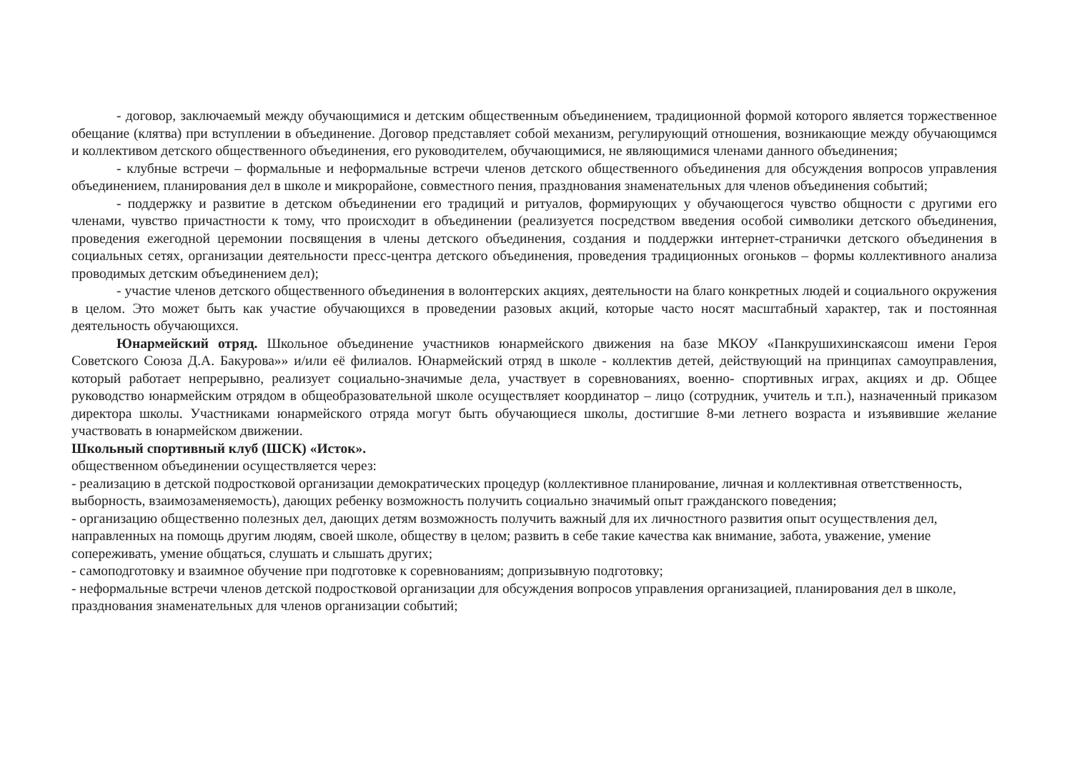- договор, заключаемый между обучающимися и детским общественным объединением, традиционной формой которого является торжественное обещание (клятва) при вступлении в объединение. Договор представляет собой механизм, регулирующий отношения, возникающие между обучающимся и коллективом детского общественного объединения, его руководителем, обучающимися, не являющимися членами данного объединения;
- клубные встречи – формальные и неформальные встречи членов детского общественного объединения для обсуждения вопросов управления объединением, планирования дел в школе и микрорайоне, совместного пения, празднования знаменательных для членов объединения событий;
- поддержку и развитие в детском объединении его традиций и ритуалов, формирующих у обучающегося чувство общности с другими его членами, чувство причастности к тому, что происходит в объединении (реализуется посредством введения особой символики детского объединения, проведения ежегодной церемонии посвящения в члены детского объединения, создания и поддержки интернет-странички детского объединения в социальных сетях, организации деятельности пресс-центра детского объединения, проведения традиционных огоньков – формы коллективного анализа проводимых детским объединением дел);
- участие членов детского общественного объединения в волонтерских акциях, деятельности на благо конкретных людей и социального окружения в целом. Это может быть как участие обучающихся в проведении разовых акций, которые часто носят масштабный характер, так и постоянная деятельность обучающихся.
Юнармейский отряд. Школьное объединение участников юнармейского движения на базе МКОУ «Панкрушихинскаясош имени Героя Советского Союза Д.А. Бакурова»» и/или её филиалов. Юнармейский отряд в школе - коллектив детей, действующий на принципах самоуправления, который работает непрерывно, реализует социально-значимые дела, участвует в соревнованиях, военно- спортивных играх, акциях и др. Общее руководство юнармейским отрядом в общеобразовательной школе осуществляет координатор – лицо (сотрудник, учитель и т.п.), назначенный приказом директора школы. Участниками юнармейского отряда могут быть обучающиеся школы, достигшие 8-ми летнего возраста и изъявившие желание участвовать в юнармейском движении.
Школьный спортивный клуб (ШСК) «Исток».
общественном объединении осуществляется через:
- реализацию в детской подростковой организации демократических процедур (коллективное планирование, личная и коллективная ответственность, выборность, взаимозаменяемость), дающих ребенку возможность получить социально значимый опыт гражданского поведения;
- организацию общественно полезных дел, дающих детям возможность получить важный для их личностного развития опыт осуществления дел, направленных на помощь другим людям, своей школе, обществу в целом; развить в себе такие качества как внимание, забота, уважение, умение сопереживать, умение общаться, слушать и слышать других;
- самоподготовку и взаимное обучение при подготовке к соревнованиям; допризывную подготовку;
- неформальные встречи членов детской подростковой организации для обсуждения вопросов управления организацией, планирования дел в школе, празднования знаменательных для членов организации событий;